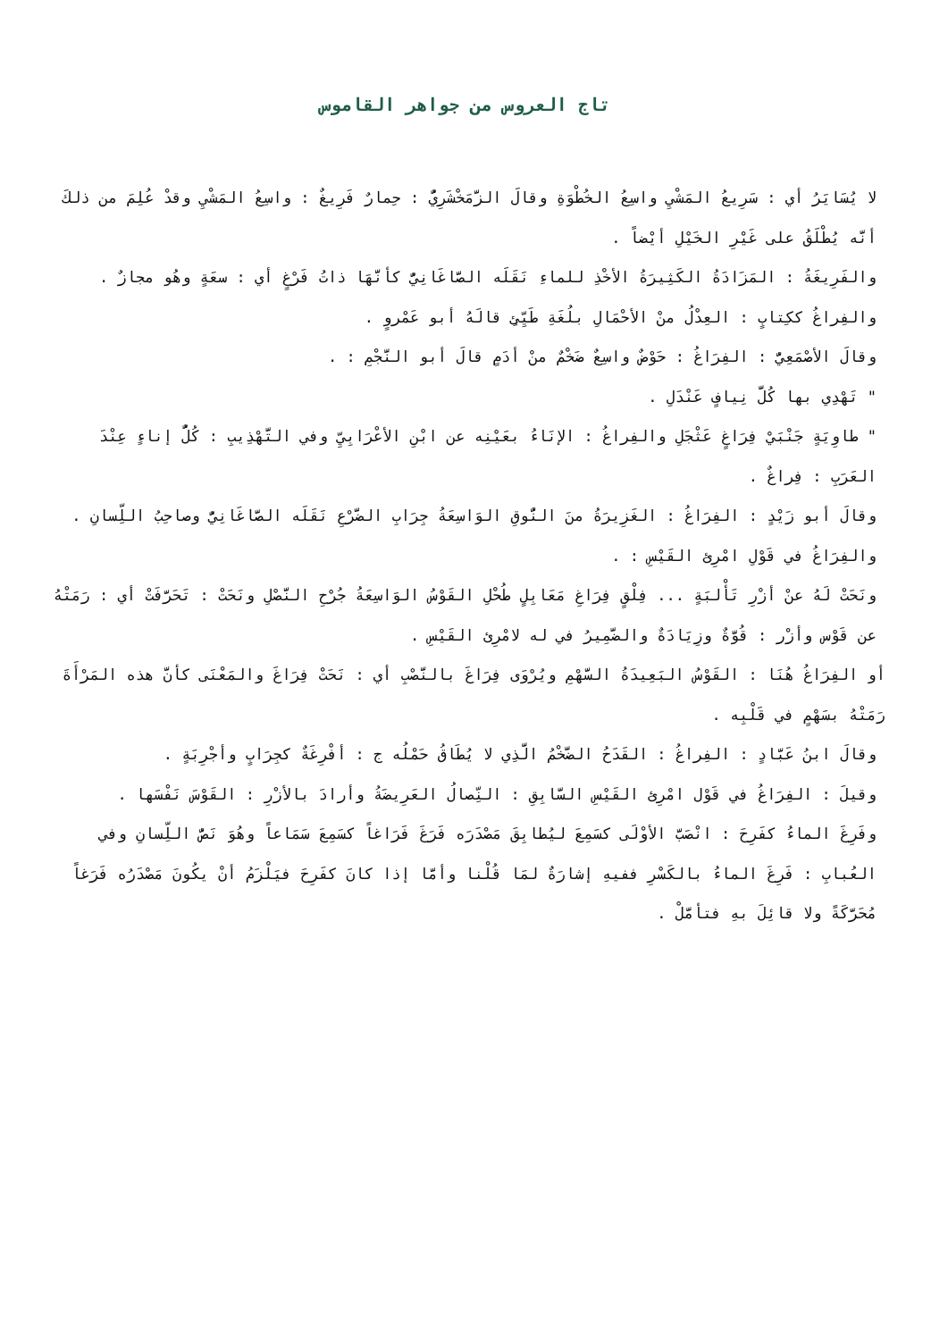تاج العروس من جواهر القاموس
لا يُسَايَرُ أي : سَرِيعُ المَشْيِ واسِعُ الخُطْوَةِ وقالَ الزَّمَخْشَرِيُّ : حِمارٌ فَرِيغٌ : واسِعُ المَشْيِ وقدْ عُلِمَ من ذلكَ أنَّه يُطْلَقُ على غَيْرِ الخَيْلِ أيْضاً .
والفَرِيغَةُ : المَزَادَةُ الكَثِيرَةُ الأخْذِ للماءِ نَقَلَه الصَّاغَانِيُّ كأنَّهَا ذاتُ فَرْغٍ أي : سعَةٍ وهُو مجازٌ .
والفِراغُ ككِتابٍ : العِدْلُ منْ الأحْمَالِ بلُغَةِ طَيِّئٍ قالَهُ أبو عَمْروٍ .
وقالَ الأصْمَعِيُّ : الفِرَاغُ : حَوْضٌ واسِعٌ ضَخْمٌ منْ أدَمٍ قالَ أبو النَّجْمِ : .
" تَهْدِي بها كُلَّ نِيافٍ عَنْدَلِ .
" طاوِيَةٍ جَنْبَيْ فِرَاغٍ عَثْجَلِ والفِراغُ : الإنَاءُ بعَيْنِه عن ابْنِ الأعْرَابِيِّ وفي التَّهْذِيبِ : كُلُّ إناءٍ عِنْدَ العَرَبِ : فِراغٌ .
وقالَ أبو زَيْدٍ : الفِرَاغُ : الغَزِيرَةُ منَ النُّوقِ الوَاسِعَةُ جِرَابِ الضَّرْعِ نَقَلَه الصَّاغَانِيُّ وصاحِبُ اللِّسانِ .
والفِرَاغُ في قَوْلِ امْرِئِ القَيْسِ : .
ونَحَتْ لَهُ عنْ أزْرِ تَأْلبَةٍ ... فِلْقٍ فِرَاغِ مَعَابِلٍ طُحْلِ القَوْسُ الوَاسِعَةُ جُرْحِ النَّصْلِ ونَحَتْ : تَحَرَّفَتْ أي : رَمَتْهُ عن قَوْس وأزْر : قُوَّةٌ وزِيَادَةٌ والضَّمِيرُ في له لامْرِئ القَيْسِ .
أو الفِرَاغُ هُنَا : القَوْسُ البَعِيدَةُ السَّهْمِ ويُرْوَى فِرَاغَ بالنَّصْبِ أي : نَحَتْ فِرَاغَ والمَعْنَى كأنَّ هذه المَرْأَةَ رَمَتْهُ بسَهْمٍ في قَلْبِه .
وقالَ ابنُ عَبَّادٍ : الفِراغُ : القَدَحُ الضَّخْمُ الَّذِي لا يُطَاقُ حَمْلُه ج : أفْرِغَةٌ كجِرَابٍ وأجْرِبَةٍ .
وقيلَ : الفِرَاغُ في قَوْل امْرِئِ القَيْسِ السَّابِقِ : النِّصالُ العَرِيضَةُ وأرادَ بالأزْرِ : القَوْسَ نَفْسَها .
وفَرِغَ الماءُ كفَرِحَ : انْصَبَّ الأوْلَى كسَمِعَ ليُطابِقَ مَصْدَرَه فَرَغَ فَرَاغاً كسَمِعَ سَمَاعاً وهُوَ نَصُّ اللِّسانِ وفي العُبابِ : فَرِغَ الماءُ بالكَسْرِ ففيهِ إشارَةٌ لمَا قُلْنا وأمَّا إذا كانَ كفَرِحَ فيَلْزَمُ أنْ يكُونَ مَصْدَرُه فَرَغاً مُحَرَّكَةً ولا قائِلَ بهِ فتأمَّلْ .